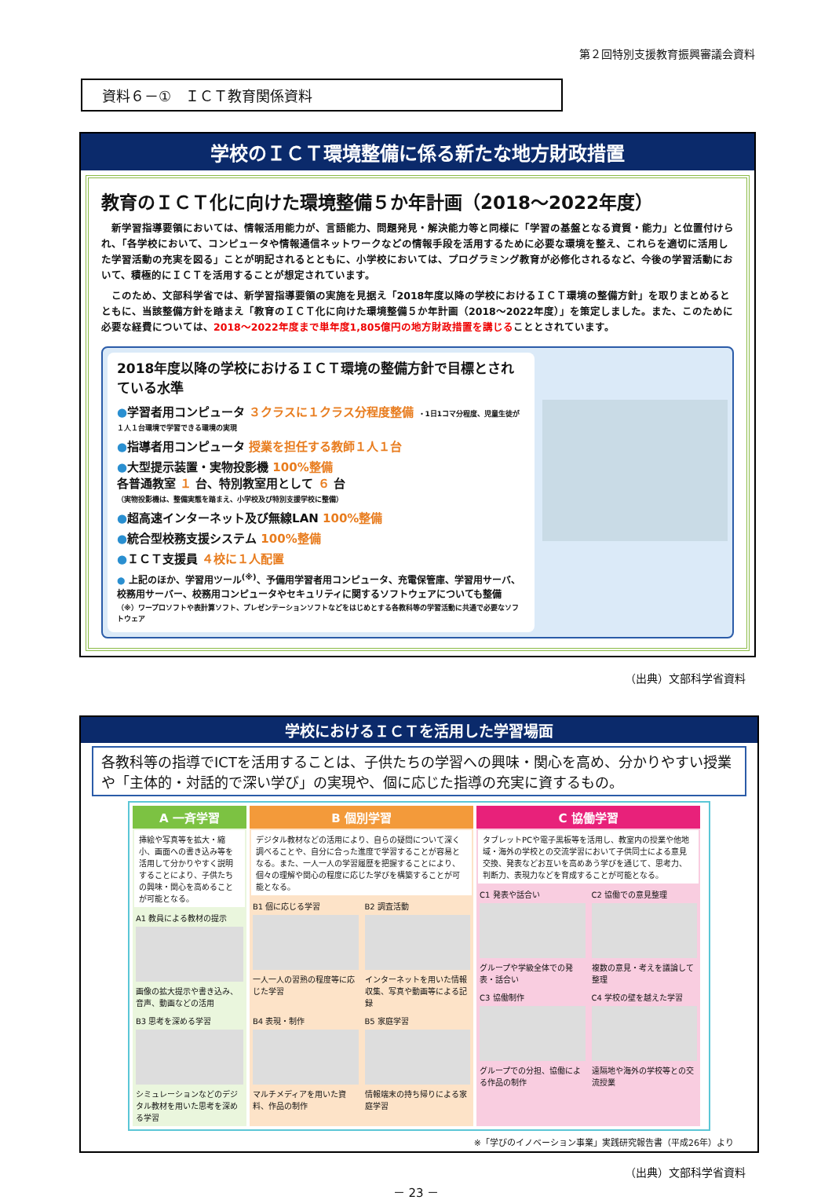第２回特別支援教育振興審議会資料
資料６－①　ＩＣＴ教育関係資料
学校のＩＣＴ環境整備に係る新たな地方財政措置
教育のＩＣＴ化に向けた環境整備５か年計画（2018～2022年度）
新学習指導要領においては、情報活用能力が、言語能力、問題発見・解決能力等と同様に「学習の基盤となる資質・能力」と位置付けられ、「各学校において、コンピュータや情報通信ネットワークなどの情報手段を活用するために必要な環境を整え、これらを適切に活用した学習活動の充実を図る」ことが明記されるとともに、小学校においては、プログラミング教育が必修化されるなど、今後の学習活動において、積極的にＩＣＴを活用することが想定されています。
このため、文部科学省では、新学習指導要領の実施を見据え「2018年度以降の学校におけるＩＣＴ環境の整備方針」を取りまとめるとともに、当該整備方針を踏まえ「教育のＩＣＴ化に向けた環境整備５か年計画（2018～2022年度）」を策定しました。また、このために必要な経費については、2018～2022年度まで単年度1,805億円の地方財政措置を講じることとされています。
2018年度以降の学校におけるＩＣＴ環境の整備方針で目標とされている水準
●学習者用コンピュータ ３クラスに１クラス分程度整備 ・1日1コマ分程度、児童生徒が１人１台環境で学習できる環境の実現
●指導者用コンピュータ 授業を担任する教師１人１台
●大型提示装置・実物投影機 100%整備
各普通教室 １ 台、特別教室用として ６ 台
（実物投影機は、整備実態を踏まえ、小学校及び特別支援学校に整備）
●超高速インターネット及び無線LAN 100%整備
●統合型校務支援システム 100%整備
●ＩＣＴ支援員 ４校に１人配置
● 上記のほか、学習用ツール<sup>(※)</sup>、予備用学習者用コンピュータ、充電保管庫、学習用サーバ、校務用サーバー、校務用コンピュータやセキュリティに関するソフトウェアについても整備
（※）ワープロソフトや表計算ソフト、プレゼンテーションソフトなどをはじめとする各教科等の学習活動に共通で必要なソフトウェア
（出典）文部科学省資料
学校におけるＩＣＴを活用した学習場面
各教科等の指導でICTを活用することは、子供たちの学習への興味・関心を高め、分かりやすい授業や「主体的・対話的で深い学び」の実現や、個に応じた指導の充実に資するもの。
A 一斉学習
挿絵や写真等を拡大・縮小、画面への書き込み等を活用して分かりやすく説明することにより、子供たちの興味・関心を高めることが可能となる。
A1 教員による教材の提示
画像の拡大提示や書き込み、音声、動画などの活用
B3 思考を深める学習
シミュレーションなどのデジタル教材を用いた思考を深める学習
B 個別学習
デジタル教材などの活用により、自らの疑問について深く調べることや、自分に合った進度で学習することが容易となる。また、一人一人の学習履歴を把握することにより、個々の理解や関心の程度に応じた学びを構築することが可能となる。
B1 個に応じる学習
一人一人の習熟の程度等に応じた学習
B2 調査活動
インターネットを用いた情報収集、写真や動画等による記録
B4 表現・制作
マルチメディアを用いた資料、作品の制作
B5 家庭学習
情報端末の持ち帰りによる家庭学習
C 協働学習
タブレットPCや電子黒板等を活用し、教室内の授業や他地域・海外の学校との交流学習において子供同士による意見交換、発表などお互いを高めあう学びを通じて、思考力、判断力、表現力などを育成することが可能となる。
C1 発表や話合い
グループや学級全体での発表・話合い
C2 協働での意見整理
複数の意見・考えを議論して整理
C3 協働制作
グループでの分担、協働による作品の制作
C4 学校の壁を越えた学習
遠隔地や海外の学校等との交流授業
※「学びのイノベーション事業」実践研究報告書（平成26年）より
（出典）文部科学省資料
－ 23 －